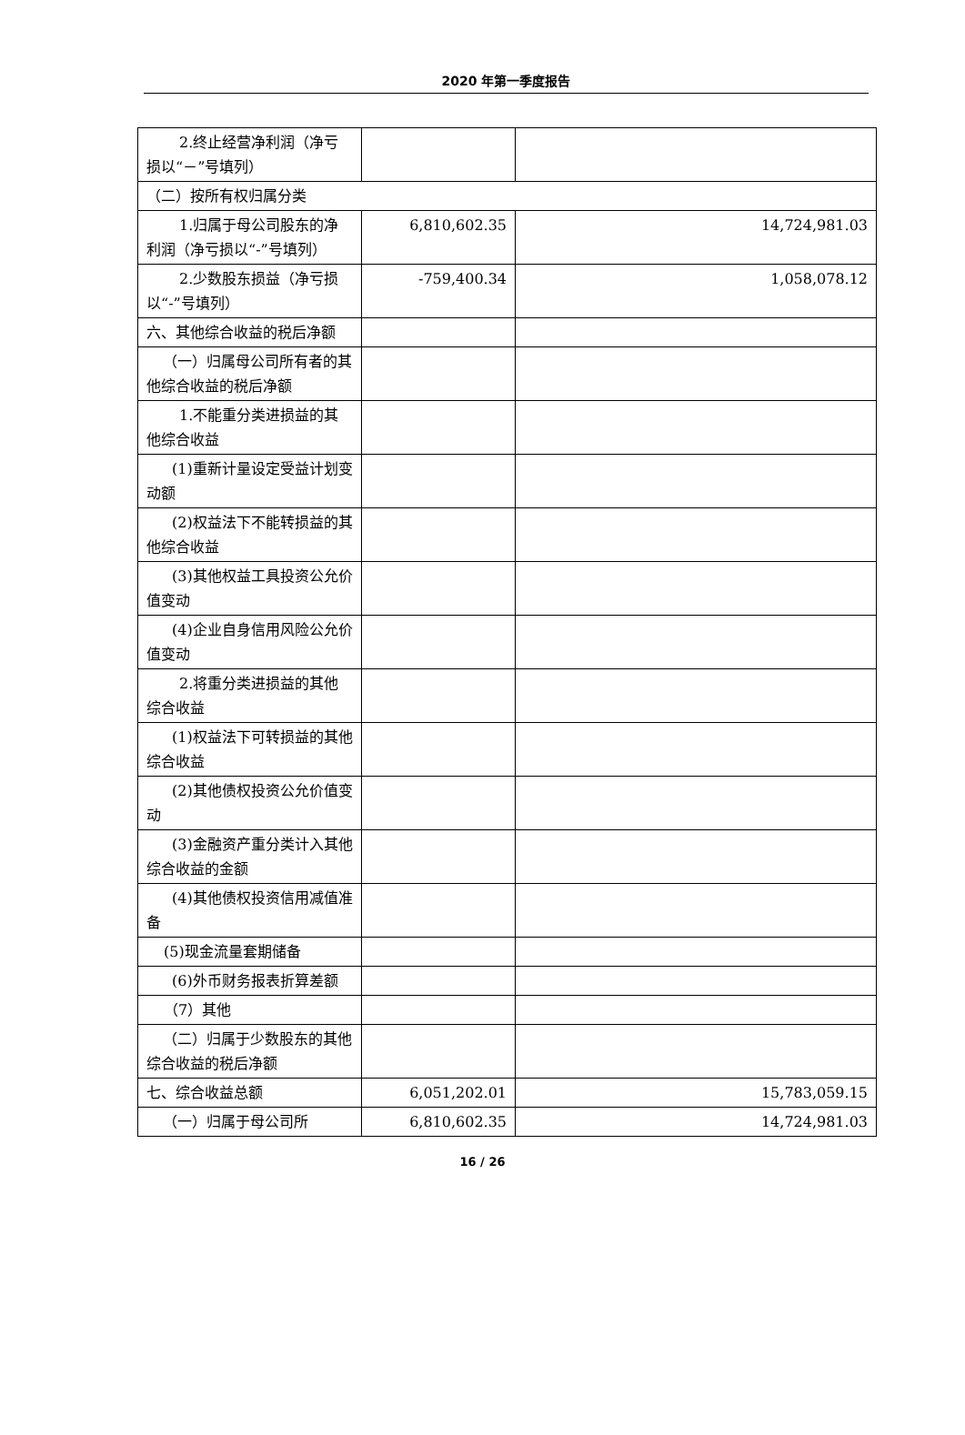2020 年第一季度报告
| 2.终止经营净利润 （净亏损以“－”号填列） | | |
| （二）按所有权归属分类 | | |
| 1.归属于母公司股东 的净利润（净亏损以“-”号填列） | 6,810,602.35 | 14,724,981.03 |
| 2.少数股东损益（净 亏损以“-”号填列） | -759,400.34 | 1,058,078.12 |
| 六、其他综合收益的税后净额 | | |
| （一）归属母公司所有 者的其他综合收益的税后净额 | | |
| 1.不能重分类进损益 的其他综合收益 | | |
| (1)重新计量设定受益 计划变动额 | | |
| (2)权益法下不能转损 益的其他综合收益 | | |
| (3)其他权益工具投资 公允价值变动 | | |
| (4)企业自身信用风险 公允价值变动 | | |
| 2.将重分类进损益的 其他综合收益 | | |
| (1)权益法下可转损益 的其他综合收益 | | |
| (2)其他债权投资公允 价值变动 | | |
| (3)金融资产重分类计 入其他综合收益的金额 | | |
| (4)其他债权投资信用 减值准备 | | |
| (5)现金流量套期储备 | | |
| (6)外币财务报表折算 差额 | | |
| （7）其他 | | |
| （二）归属于少数股东 的其他综合收益的税后净额 | | |
| 七、综合收益总额 | 6,051,202.01 | 15,783,059.15 |
| （一）归属于母公司所 | 6,810,602.35 | 14,724,981.03 |
16 / 26